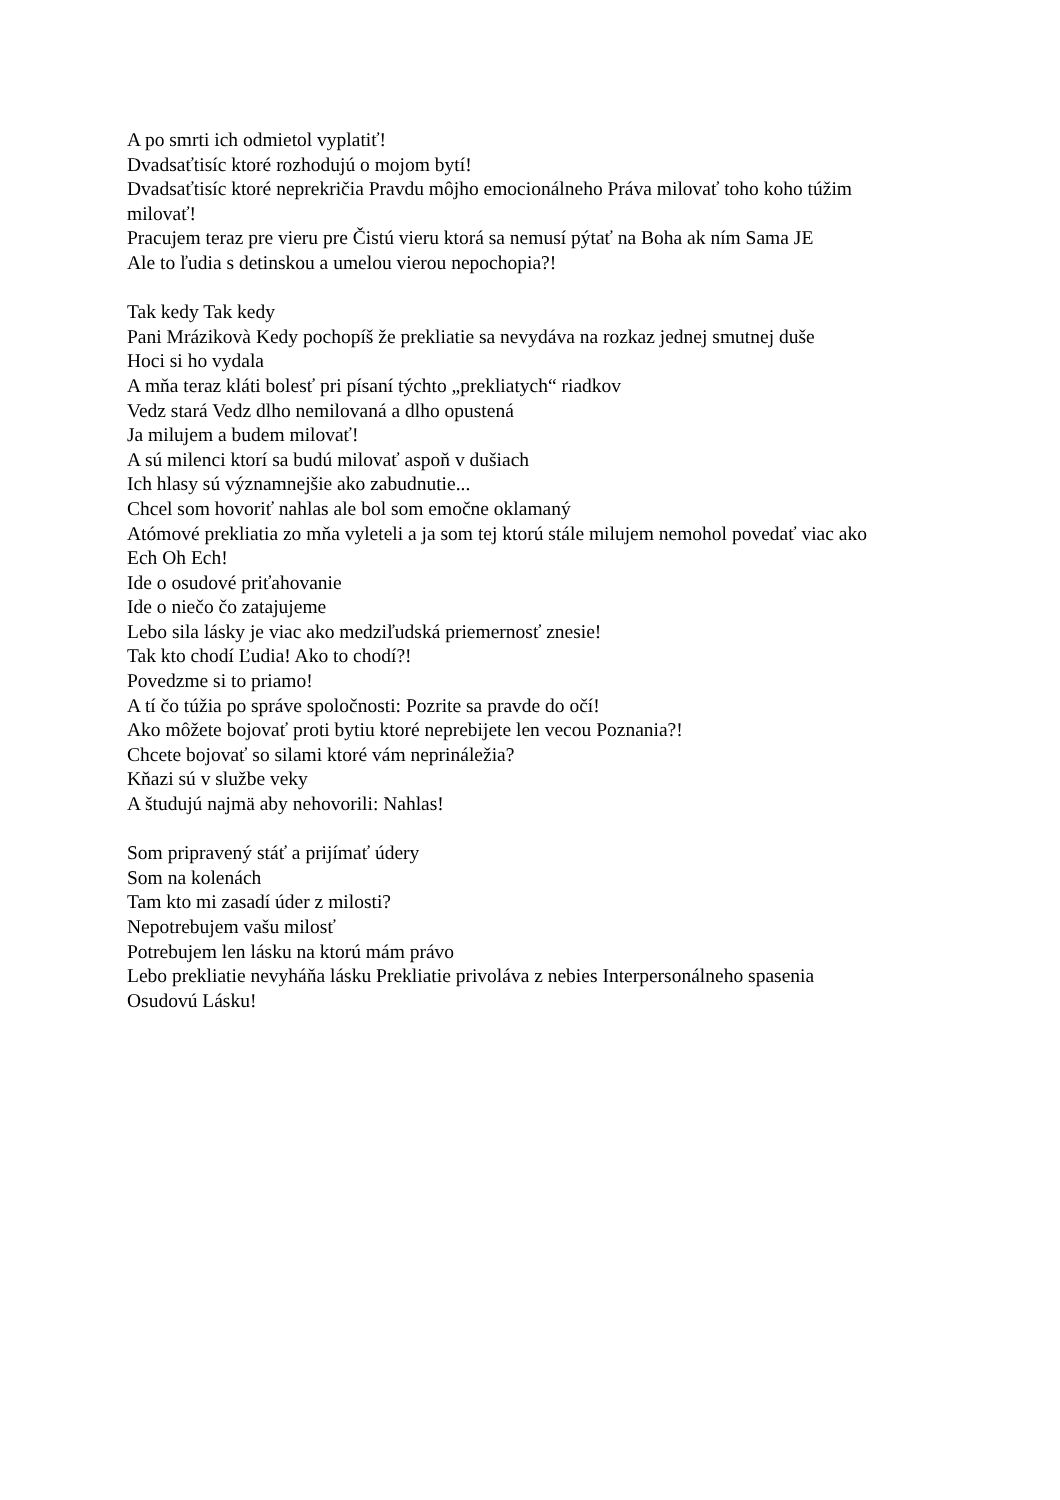A po smrti ich odmietol vyplatiť!
Dvadsaťtisíc ktoré rozhodujú o mojom bytí!
Dvadsaťtisíc ktoré neprekričia Pravdu môjho emocionálneho Práva milovať toho koho túžim milovať!
Pracujem teraz pre vieru pre Čistú vieru ktorá sa nemusí pýtať na Boha ak ním Sama JE
Ale to ľudia s detinskou a umelou vierou nepochopia?!
Tak kedy Tak kedy
Pani Mrázikovà Kedy pochopíš že prekliatie sa nevydáva na rozkaz jednej smutnej duše
Hoci si ho vydala
A mňa teraz kláti bolesť pri písaní týchto „prekliatych“ riadkov
Vedz stará Vedz dlho nemilovaná a dlho opustená
Ja milujem a budem milovať!
A sú milenci ktorí sa budú milovať aspoň v dušiach
Ich hlasy sú významnejšie ako zabudnutie...
Chcel som hovoriť nahlas ale bol som emočne oklamaný
Atómové prekliatia zo mňa vyleteli a ja som tej ktorú stále milujem nemohol povedať viac ako
Ech Oh Ech!
Ide o osudové priťahovanie
Ide o niečo čo zatajujeme
Lebo sila lásky je viac ako medziľudská priemernosť znesie!
Tak kto chodí Ľudia! Ako to chodí?!
Povedzme si to priamo!
A tí čo túžia po správe spoločnosti: Pozrite sa pravde do očí!
Ako môžete bojovať proti bytiu ktoré neprebijete len vecou Poznania?!
Chcete bojovať so silami ktoré vám neprináležia?
Kňazi sú v službe veky
A študujú najmä aby nehovorili: Nahlas!
Som pripravený stáť a prijímať údery
Som na kolenách
Tam kto mi zasadí úder z milosti?
Nepotrebujem vašu milosť
Potrebujem len lásku na ktorú mám právo
Lebo prekliatie nevyháňa lásku Prekliatie privoláva z nebies Interpersonálneho spasenia
Osudovú Lásku!